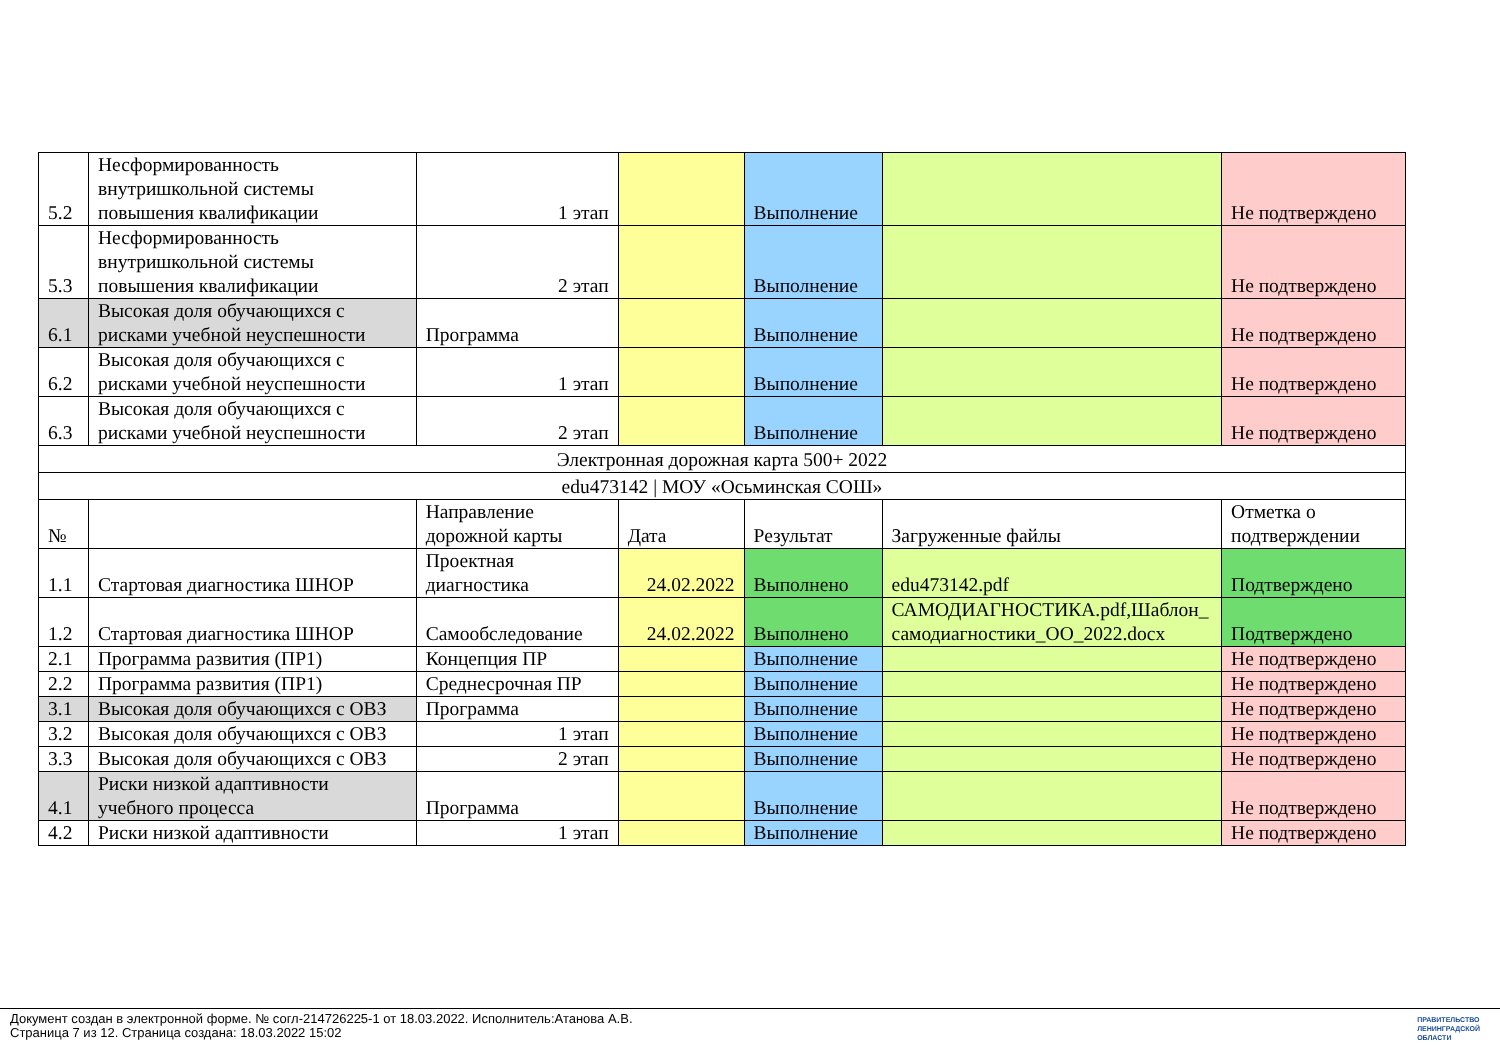| 5.2 | Несформированность внутришкольной системы повышения квалификации | 1 этап | | Выполнение | | Не подтверждено |
| 5.3 | Несформированность внутришкольной системы повышения квалификации | 2 этап | | Выполнение | | Не подтверждено |
| 6.1 | Высокая доля обучающихся с рисками учебной неуспешности | Программа | | Выполнение | | Не подтверждено |
| 6.2 | Высокая доля обучающихся с рисками учебной неуспешности | 1 этап | | Выполнение | | Не подтверждено |
| 6.3 | Высокая доля обучающихся с рисками учебной неуспешности | 2 этап | | Выполнение | | Не подтверждено |
| Электронная дорожная карта 500+ 2022 | | | | | | |
| edu473142 / МОУ «Осьминская СОШ» | | | | | | |
| № | | Направление дорожной карты | Дата | Результат | Загруженные файлы | Отметка о подтверждении |
| 1.1 | Стартовая диагностика ШНОР | Проектная диагностика | 24.02.2022 | Выполнено | edu473142.pdf | Подтверждено |
| 1.2 | Стартовая диагностика ШНОР | Самообследование | 24.02.2022 | Выполнено | САМОДИАГНОСТИКА.pdf,Шаблон_самодиагностики_ОО_2022.docx | Подтверждено |
| 2.1 | Программа развития (ПР1) | Концепция ПР | | Выполнение | | Не подтверждено |
| 2.2 | Программа развития (ПР1) | Среднесрочная ПР | | Выполнение | | Не подтверждено |
| 3.1 | Высокая доля обучающихся с ОВЗ | Программа | | Выполнение | | Не подтверждено |
| 3.2 | Высокая доля обучающихся с ОВЗ | 1 этап | | Выполнение | | Не подтверждено |
| 3.3 | Высокая доля обучающихся с ОВЗ | 2 этап | | Выполнение | | Не подтверждено |
| 4.1 | Риски низкой адаптивности учебного процесса | Программа | | Выполнение | | Не подтверждено |
| 4.2 | Риски низкой адаптивности | 1 этап | | Выполнение | | Не подтверждено |
Документ создан в электронной форме. № согл-214726225-1 от 18.03.2022. Исполнитель:Атанова А.В.
Страница 7 из 12. Страница создана: 18.03.2022 15:02
ПРАВИТЕЛЬСТВО
ЛЕНИНГРАДСКОЙ
ОБЛАСТИ